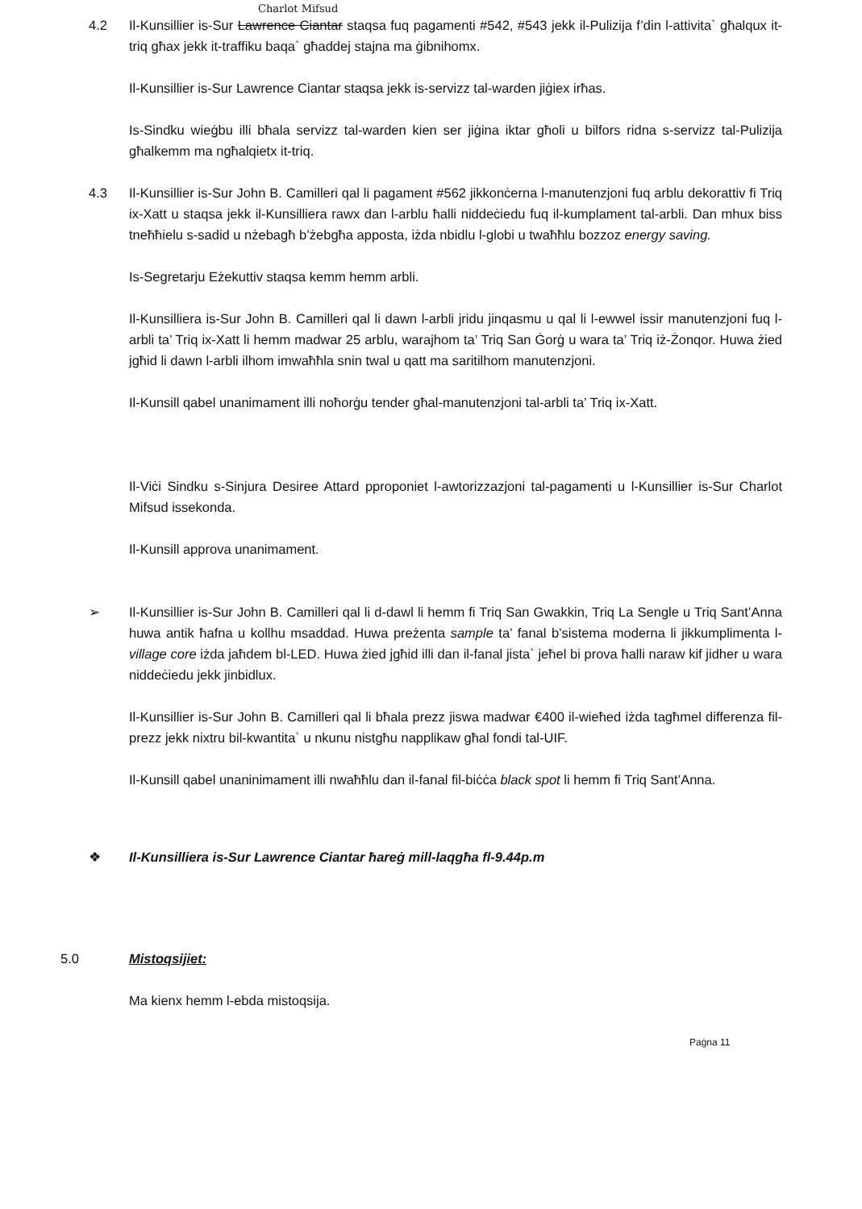Charlot Mifsud
4.2 Il-Kunsillier is-Sur Lawrence Ciantar staqsa fuq pagamenti #542, #543 jekk il-Pulizija f’din l-attivita` għalqux it-triq għax jekk it-traffiku baqa` għaddej stajna ma ġibnihomx.
Il-Kunsillier is-Sur Lawrence Ciantar staqsa jekk is-servizz tal-warden jiġiex irħas.
Is-Sindku wieġbu illi bħala servizz tal-warden kien ser jiġina iktar għoli u bilfors ridna s-servizz tal-Pulizija għalkemm ma ngħalqietx it-triq.
4.3 Il-Kunsillier is-Sur John B. Camilleri qal li pagament #562 jikkonċerna l-manutenzjoni fuq arblu dekorattiv fi Triq ix-Xatt u staqsa jekk il-Kunsilliera rawx dan l-arblu ħalli niddeċiedu fuq il-kumplament tal-arbli. Dan mhux biss tneħħielu s-sadid u nżebagħ b’żebgħa apposta, iżda nbidlu l-globi u twaħħlu bozzoz energy saving.
Is-Segretarju Eżekuttiv staqsa kemm hemm arbli.
Il-Kunsilliera is-Sur John B. Camilleri qal li dawn l-arbli jridu jinqasmu u qal li l-ewwel issir manutenzjoni fuq l-arbli ta’ Triq ix-Xatt li hemm madwar 25 arblu, warajhom ta’ Triq San Ġorġ u wara ta’ Triq iż-Żonqor. Huwa żied jgħid li dawn l-arbli ilhom imwaħħla snin twal u qatt ma saritilhom manutenzjoni.
Il-Kunsill qabel unanimament illi noħorġu tender għal-manutenzjoni tal-arbli ta’ Triq ix-Xatt.
Il-Viċi Sindku s-Sinjura Desiree Attard pproponiet l-awtorizzazjoni tal-pagamenti u l-Kunsillier is-Sur Charlot Mifsud issekonda.
Il-Kunsill approva unanimament.
➢ Il-Kunsillier is-Sur John B. Camilleri qal li d-dawl li hemm fi Triq San Gwakkin, Triq La Sengle u Triq Sant’Anna huwa antik ħafna u kollhu msaddad. Huwa preżenta sample ta’ fanal b’sistema moderna li jikkumplimenta l-village core iżda jaħdem bl-LED. Huwa żied jgħid illi dan il-fanal jista` jeħel bi prova ħalli naraw kif jidher u wara niddeċiedu jekk jinbidlux.
Il-Kunsillier is-Sur John B. Camilleri qal li bħala prezz jiswa madwar €400 il-wieħed iżda tagħmel differenza fil-prezz jekk nixtru bil-kwantita` u nkunu nistgħu napplikaw għal fondi tal-UIF.
Il-Kunsill qabel unaninimament illi nwaħħlu dan il-fanal fil-biċċa black spot li hemm fi Triq Sant’Anna.
❖ Il-Kunsilliera is-Sur Lawrence Ciantar ħareġ mill-laqgħa fl-9.44p.m
5.0 Mistoqsijiet:
Ma kienx hemm l-ebda mistoqsija.
Paġna 11